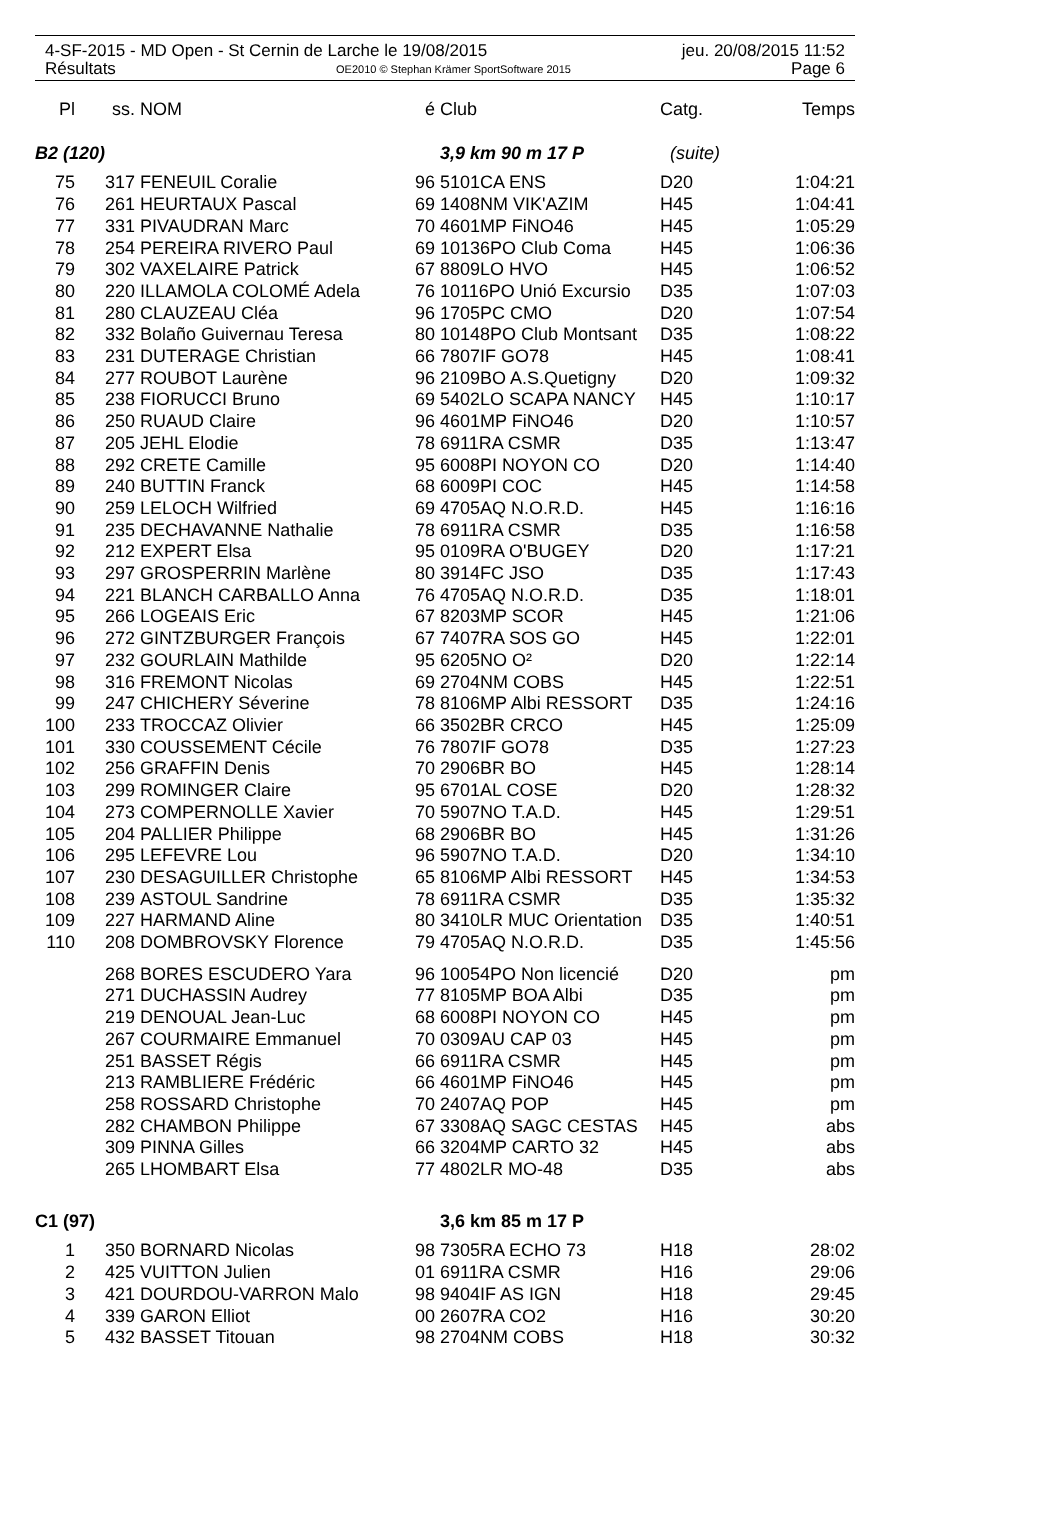4-SF-2015 - MD Open - St Cernin de Larche le 19/08/2015 jeu. 20/08/2015 11:52
Résultats OE2010 © Stephan Krämer SportSoftware 2015 Page 6
| Pl | ss. | NOM | é | Club | Catg. | Temps |
| --- | --- | --- | --- | --- | --- | --- |
| B2 (120) | | | | 3,9 km 90 m 17 P | (suite) | |
| 75 | 317 | FENEUIL Coralie | 96 | 5101CA ENS | D20 | 1:04:21 |
| 76 | 261 | HEURTAUX Pascal | 69 | 1408NM VIK'AZIM | H45 | 1:04:41 |
| 77 | 331 | PIVAUDRAN Marc | 70 | 4601MP FiNO46 | H45 | 1:05:29 |
| 78 | 254 | PEREIRA RIVERO Paul | 69 | 10136PO Club Coma | H45 | 1:06:36 |
| 79 | 302 | VAXELAIRE Patrick | 67 | 8809LO HVO | H45 | 1:06:52 |
| 80 | 220 | ILLAMOLA COLOMÉ Adela | 76 | 10116PO Unió Excursio | D35 | 1:07:03 |
| 81 | 280 | CLAUZEAU Cléa | 96 | 1705PC CMO | D20 | 1:07:54 |
| 82 | 332 | Bolaño Guivernau Teresa | 80 | 10148PO Club Montsant | D35 | 1:08:22 |
| 83 | 231 | DUTERAGE Christian | 66 | 7807IF GO78 | H45 | 1:08:41 |
| 84 | 277 | ROUBOT Laurène | 96 | 2109BO A.S.Quetigny | D20 | 1:09:32 |
| 85 | 238 | FIORUCCI Bruno | 69 | 5402LO SCAPA NANCY | H45 | 1:10:17 |
| 86 | 250 | RUAUD Claire | 96 | 4601MP FiNO46 | D20 | 1:10:57 |
| 87 | 205 | JEHL Elodie | 78 | 6911RA CSMR | D35 | 1:13:47 |
| 88 | 292 | CRETE Camille | 95 | 6008PI NOYON CO | D20 | 1:14:40 |
| 89 | 240 | BUTTIN Franck | 68 | 6009PI COC | H45 | 1:14:58 |
| 90 | 259 | LELOCH Wilfried | 69 | 4705AQ N.O.R.D. | H45 | 1:16:16 |
| 91 | 235 | DECHAVANNE Nathalie | 78 | 6911RA CSMR | D35 | 1:16:58 |
| 92 | 212 | EXPERT Elsa | 95 | 0109RA O'BUGEY | D20 | 1:17:21 |
| 93 | 297 | GROSPERRIN Marlène | 80 | 3914FC JSO | D35 | 1:17:43 |
| 94 | 221 | BLANCH CARBALLO Anna | 76 | 4705AQ N.O.R.D. | D35 | 1:18:01 |
| 95 | 266 | LOGEAIS Eric | 67 | 8203MP SCOR | H45 | 1:21:06 |
| 96 | 272 | GINTZBURGER François | 67 | 7407RA SOS GO | H45 | 1:22:01 |
| 97 | 232 | GOURLAIN Mathilde | 95 | 6205NO O² | D20 | 1:22:14 |
| 98 | 316 | FREMONT Nicolas | 69 | 2704NM COBS | H45 | 1:22:51 |
| 99 | 247 | CHICHERY Séverine | 78 | 8106MP Albi RESSORT | D35 | 1:24:16 |
| 100 | 233 | TROCCAZ Olivier | 66 | 3502BR CRCO | H45 | 1:25:09 |
| 101 | 330 | COUSSEMENT Cécile | 76 | 7807IF GO78 | D35 | 1:27:23 |
| 102 | 256 | GRAFFIN Denis | 70 | 2906BR BO | H45 | 1:28:14 |
| 103 | 299 | ROMINGER Claire | 95 | 6701AL COSE | D20 | 1:28:32 |
| 104 | 273 | COMPERNOLLE Xavier | 70 | 5907NO T.A.D. | H45 | 1:29:51 |
| 105 | 204 | PALLIER Philippe | 68 | 2906BR BO | H45 | 1:31:26 |
| 106 | 295 | LEFEVRE Lou | 96 | 5907NO T.A.D. | D20 | 1:34:10 |
| 107 | 230 | DESAGUILLER Christophe | 65 | 8106MP Albi RESSORT | H45 | 1:34:53 |
| 108 | 239 | ASTOUL Sandrine | 78 | 6911RA CSMR | D35 | 1:35:32 |
| 109 | 227 | HARMAND Aline | 80 | 3410LR MUC Orientation | D35 | 1:40:51 |
| 110 | 208 | DOMBROVSKY Florence | 79 | 4705AQ N.O.R.D. | D35 | 1:45:56 |
| | 268 | BORES ESCUDERO Yara | 96 | 10054PO Non licencié | D20 | pm |
| | 271 | DUCHASSIN Audrey | 77 | 8105MP BOA Albi | D35 | pm |
| | 219 | DENOUAL Jean-Luc | 68 | 6008PI NOYON CO | H45 | pm |
| | 267 | COURMAIRE Emmanuel | 70 | 0309AU CAP 03 | H45 | pm |
| | 251 | BASSET Régis | 66 | 6911RA CSMR | H45 | pm |
| | 213 | RAMBLIERE Frédéric | 66 | 4601MP FiNO46 | H45 | pm |
| | 258 | ROSSARD Christophe | 70 | 2407AQ POP | H45 | pm |
| | 282 | CHAMBON Philippe | 67 | 3308AQ SAGC CESTAS | H45 | abs |
| | 309 | PINNA Gilles | 66 | 3204MP CARTO 32 | H45 | abs |
| | 265 | LHOMBART Elsa | 77 | 4802LR MO-48 | D35 | abs |
| C1 (97) | | | | 3,6 km 85 m 17 P | | |
| 1 | 350 | BORNARD Nicolas | 98 | 7305RA ECHO 73 | H18 | 28:02 |
| 2 | 425 | VUITTON Julien | 01 | 6911RA CSMR | H16 | 29:06 |
| 3 | 421 | DOURDOU-VARRON Malo | 98 | 9404IF AS IGN | H18 | 29:45 |
| 4 | 339 | GARON Elliot | 00 | 2607RA CO2 | H16 | 30:20 |
| 5 | 432 | BASSET Titouan | 98 | 2704NM COBS | H18 | 30:32 |